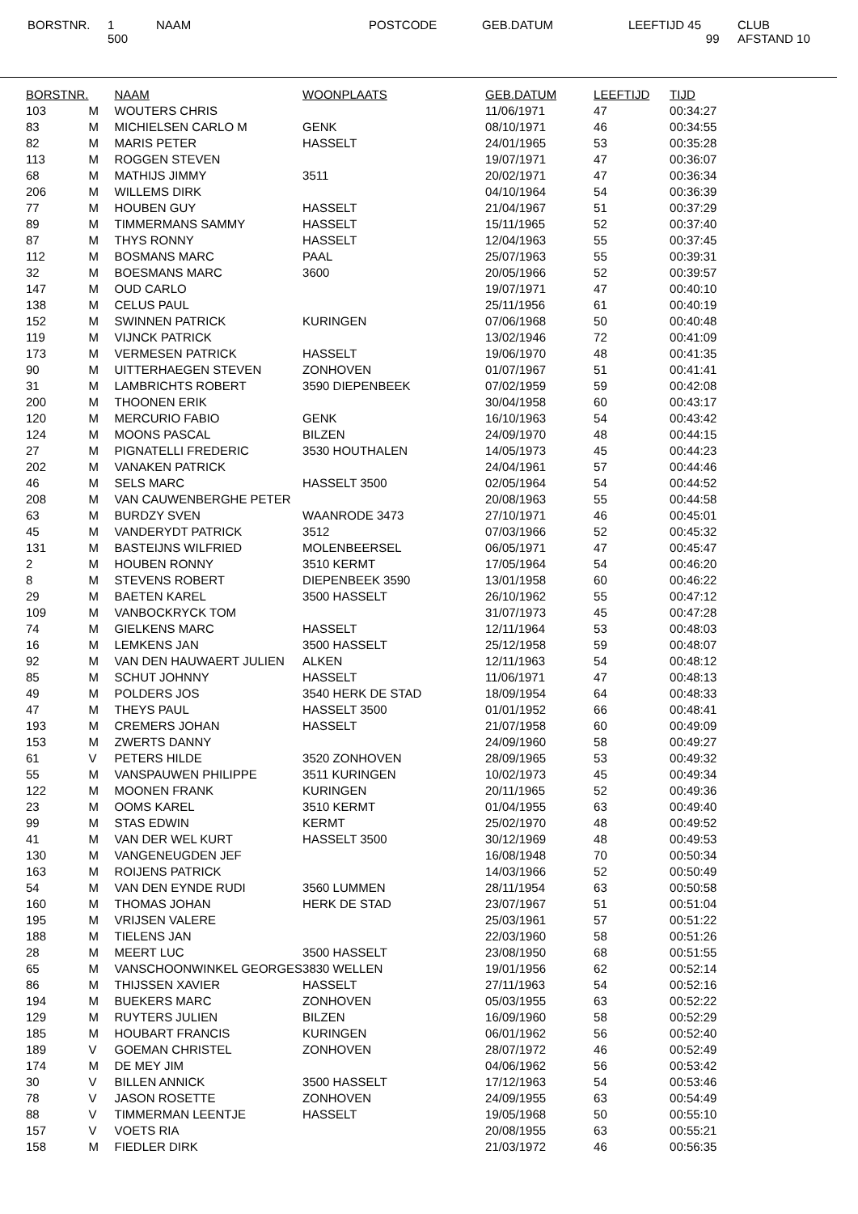BORSTNR. 1
500
NAAM POSTCODE GEB.DATUM LEEFTIJD 45
99
CLUB
AFSTAND 10
| BORSTNR. | | NAAM | WOONPLAATS | GEB.DATUM | LEEFTIJD | TIJD |
| --- | --- | --- | --- | --- | --- | --- |
| 103 | M | WOUTERS CHRIS | | 11/06/1971 | 47 | 00:34:27 |
| 83 | M | MICHIELSEN CARLO M | GENK | 08/10/1971 | 46 | 00:34:55 |
| 82 | M | MARIS PETER | HASSELT | 24/01/1965 | 53 | 00:35:28 |
| 113 | M | ROGGEN STEVEN | | 19/07/1971 | 47 | 00:36:07 |
| 68 | M | MATHIJS JIMMY | 3511 | 20/02/1971 | 47 | 00:36:34 |
| 206 | M | WILLEMS DIRK | | 04/10/1964 | 54 | 00:36:39 |
| 77 | M | HOUBEN GUY | HASSELT | 21/04/1967 | 51 | 00:37:29 |
| 89 | M | TIMMERMANS SAMMY | HASSELT | 15/11/1965 | 52 | 00:37:40 |
| 87 | M | THYS RONNY | HASSELT | 12/04/1963 | 55 | 00:37:45 |
| 112 | M | BOSMANS MARC | PAAL | 25/07/1963 | 55 | 00:39:31 |
| 32 | M | BOESMANS MARC | 3600 | 20/05/1966 | 52 | 00:39:57 |
| 147 | M | OUD CARLO | | 19/07/1971 | 47 | 00:40:10 |
| 138 | M | CELUS PAUL | | 25/11/1956 | 61 | 00:40:19 |
| 152 | M | SWINNEN PATRICK | KURINGEN | 07/06/1968 | 50 | 00:40:48 |
| 119 | M | VIJNCK PATRICK | | 13/02/1946 | 72 | 00:41:09 |
| 173 | M | VERMESEN PATRICK | HASSELT | 19/06/1970 | 48 | 00:41:35 |
| 90 | M | UITTERHAEGEN STEVEN | ZONHOVEN | 01/07/1967 | 51 | 00:41:41 |
| 31 | M | LAMBRICHTS ROBERT | 3590 DIEPENBEEK | 07/02/1959 | 59 | 00:42:08 |
| 200 | M | THOONEN ERIK | | 30/04/1958 | 60 | 00:43:17 |
| 120 | M | MERCURIO FABIO | GENK | 16/10/1963 | 54 | 00:43:42 |
| 124 | M | MOONS PASCAL | BILZEN | 24/09/1970 | 48 | 00:44:15 |
| 27 | M | PIGNATELLI FREDERIC | 3530 HOUTHALEN | 14/05/1973 | 45 | 00:44:23 |
| 202 | M | VANAKEN PATRICK | | 24/04/1961 | 57 | 00:44:46 |
| 46 | M | SELS MARC | HASSELT 3500 | 02/05/1964 | 54 | 00:44:52 |
| 208 | M | VAN CAUWENBERGHE PETER | | 20/08/1963 | 55 | 00:44:58 |
| 63 | M | BURDZY SVEN | WAANRODE 3473 | 27/10/1971 | 46 | 00:45:01 |
| 45 | M | VANDERYDT PATRICK | 3512 | 07/03/1966 | 52 | 00:45:32 |
| 131 | M | BASTEIJNS WILFRIED | MOLENBEERSEL | 06/05/1971 | 47 | 00:45:47 |
| 2 | M | HOUBEN RONNY | 3510 KERMT | 17/05/1964 | 54 | 00:46:20 |
| 8 | M | STEVENS ROBERT | DIEPENBEEK 3590 | 13/01/1958 | 60 | 00:46:22 |
| 29 | M | BAETEN KAREL | 3500 HASSELT | 26/10/1962 | 55 | 00:47:12 |
| 109 | M | VANBOCKRYCK TOM | | 31/07/1973 | 45 | 00:47:28 |
| 74 | M | GIELKENS MARC | HASSELT | 12/11/1964 | 53 | 00:48:03 |
| 16 | M | LEMKENS JAN | 3500 HASSELT | 25/12/1958 | 59 | 00:48:07 |
| 92 | M | VAN DEN HAUWAERT JULIEN | ALKEN | 12/11/1963 | 54 | 00:48:12 |
| 85 | M | SCHUT JOHNNY | HASSELT | 11/06/1971 | 47 | 00:48:13 |
| 49 | M | POLDERS JOS | 3540 HERK DE STAD | 18/09/1954 | 64 | 00:48:33 |
| 47 | M | THEYS PAUL | HASSELT 3500 | 01/01/1952 | 66 | 00:48:41 |
| 193 | M | CREMERS JOHAN | HASSELT | 21/07/1958 | 60 | 00:49:09 |
| 153 | M | ZWERTS DANNY | | 24/09/1960 | 58 | 00:49:27 |
| 61 | V | PETERS HILDE | 3520 ZONHOVEN | 28/09/1965 | 53 | 00:49:32 |
| 55 | M | VANSPAUWEN PHILIPPE | 3511 KURINGEN | 10/02/1973 | 45 | 00:49:34 |
| 122 | M | MOONEN FRANK | KURINGEN | 20/11/1965 | 52 | 00:49:36 |
| 23 | M | OOMS KAREL | 3510 KERMT | 01/04/1955 | 63 | 00:49:40 |
| 99 | M | STAS EDWIN | KERMT | 25/02/1970 | 48 | 00:49:52 |
| 41 | M | VAN DER WEL KURT | HASSELT 3500 | 30/12/1969 | 48 | 00:49:53 |
| 130 | M | VANGENEUGDEN JEF | | 16/08/1948 | 70 | 00:50:34 |
| 163 | M | ROIJENS PATRICK | | 14/03/1966 | 52 | 00:50:49 |
| 54 | M | VAN DEN EYNDE RUDI | 3560 LUMMEN | 28/11/1954 | 63 | 00:50:58 |
| 160 | M | THOMAS JOHAN | HERK DE STAD | 23/07/1967 | 51 | 00:51:04 |
| 195 | M | VRIJSEN VALERE | | 25/03/1961 | 57 | 00:51:22 |
| 188 | M | TIELENS JAN | | 22/03/1960 | 58 | 00:51:26 |
| 28 | M | MEERT LUC | 3500 HASSELT | 23/08/1950 | 68 | 00:51:55 |
| 65 | M | VANSCHOONWINKEL GEORGES | 3830 WELLEN | 19/01/1956 | 62 | 00:52:14 |
| 86 | M | THIJSSEN XAVIER | HASSELT | 27/11/1963 | 54 | 00:52:16 |
| 194 | M | BUEKERS MARC | ZONHOVEN | 05/03/1955 | 63 | 00:52:22 |
| 129 | M | RUYTERS JULIEN | BILZEN | 16/09/1960 | 58 | 00:52:29 |
| 185 | M | HOUBART FRANCIS | KURINGEN | 06/01/1962 | 56 | 00:52:40 |
| 189 | V | GOEMAN CHRISTEL | ZONHOVEN | 28/07/1972 | 46 | 00:52:49 |
| 174 | M | DE MEY JIM | | 04/06/1962 | 56 | 00:53:42 |
| 30 | V | BILLEN ANNICK | 3500 HASSELT | 17/12/1963 | 54 | 00:53:46 |
| 78 | V | JASON ROSETTE | ZONHOVEN | 24/09/1955 | 63 | 00:54:49 |
| 88 | V | TIMMERMAN LEENTJE | HASSELT | 19/05/1968 | 50 | 00:55:10 |
| 157 | V | VOETS RIA | | 20/08/1955 | 63 | 00:55:21 |
| 158 | M | FIEDLER DIRK | | 21/03/1972 | 46 | 00:56:35 |